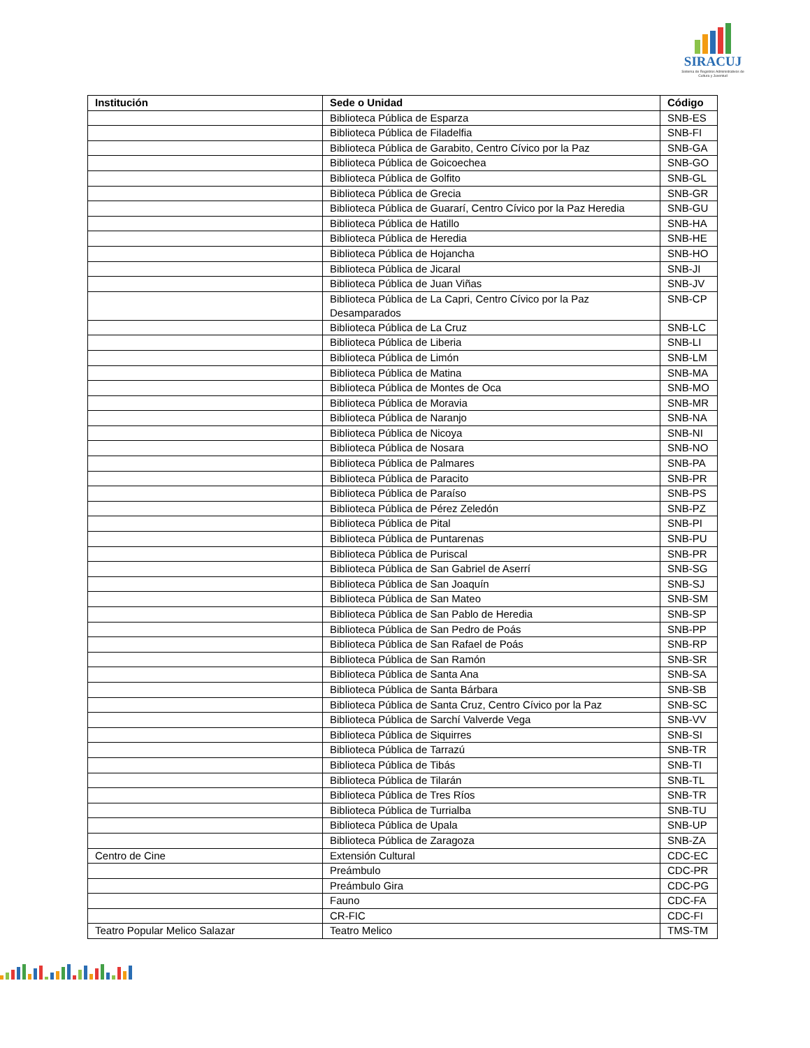SIRACUJ
Sistema de Registros Administrativos de Cultura y Juventud
| Institución | Sede o Unidad | Código |
| --- | --- | --- |
| | Biblioteca Pública de Esparza | SNB-ES |
| | Biblioteca Pública de Filadelfia | SNB-FI |
| | Biblioteca Pública de Garabito, Centro Cívico por la Paz | SNB-GA |
| | Biblioteca Pública de Goicoechea | SNB-GO |
| | Biblioteca Pública de Golfito | SNB-GL |
| | Biblioteca Pública de Grecia | SNB-GR |
| | Biblioteca Pública de Guararí, Centro Cívico por la Paz Heredia | SNB-GU |
| | Biblioteca Pública de Hatillo | SNB-HA |
| | Biblioteca Pública de Heredia | SNB-HE |
| | Biblioteca Pública de Hojancha | SNB-HO |
| | Biblioteca Pública de Jicaral | SNB-JI |
| | Biblioteca Pública de Juan Viñas | SNB-JV |
| | Biblioteca Pública de La Capri, Centro Cívico por la Paz Desamparados | SNB-CP |
| | Biblioteca Pública de La Cruz | SNB-LC |
| | Biblioteca Pública de Liberia | SNB-LI |
| | Biblioteca Pública de Limón | SNB-LM |
| | Biblioteca Pública de Matina | SNB-MA |
| | Biblioteca Pública de Montes de Oca | SNB-MO |
| | Biblioteca Pública de Moravia | SNB-MR |
| | Biblioteca Pública de Naranjo | SNB-NA |
| | Biblioteca Pública de Nicoya | SNB-NI |
| | Biblioteca Pública de Nosara | SNB-NO |
| | Biblioteca Pública de Palmares | SNB-PA |
| | Biblioteca Pública de Paracito | SNB-PR |
| | Biblioteca Pública de Paraíso | SNB-PS |
| | Biblioteca Pública de Pérez Zeledón | SNB-PZ |
| | Biblioteca Pública de Pital | SNB-PI |
| | Biblioteca Pública de Puntarenas | SNB-PU |
| | Biblioteca Pública de Puriscal | SNB-PR |
| | Biblioteca Pública de San Gabriel de Aserrí | SNB-SG |
| | Biblioteca Pública de San Joaquín | SNB-SJ |
| | Biblioteca Pública de San Mateo | SNB-SM |
| | Biblioteca Pública de San Pablo de Heredia | SNB-SP |
| | Biblioteca Pública de San Pedro de Poás | SNB-PP |
| | Biblioteca Pública de San Rafael de Poás | SNB-RP |
| | Biblioteca Pública de San Ramón | SNB-SR |
| | Biblioteca Pública de Santa Ana | SNB-SA |
| | Biblioteca Pública de Santa Bárbara | SNB-SB |
| | Biblioteca Pública de Santa Cruz, Centro Cívico por la Paz | SNB-SC |
| | Biblioteca Pública de Sarchí Valverde Vega | SNB-VV |
| | Biblioteca Pública de Siquirres | SNB-SI |
| | Biblioteca Pública de Tarrazú | SNB-TR |
| | Biblioteca Pública de Tibás | SNB-TI |
| | Biblioteca Pública de Tilarán | SNB-TL |
| | Biblioteca Pública de Tres Ríos | SNB-TR |
| | Biblioteca Pública de Turrialba | SNB-TU |
| | Biblioteca Pública de Upala | SNB-UP |
| | Biblioteca Pública de Zaragoza | SNB-ZA |
| Centro de Cine | Extensión Cultural | CDC-EC |
| | Preámbulo | CDC-PR |
| | Preámbulo Gira | CDC-PG |
| | Fauno | CDC-FA |
| | CR-FIC | CDC-FI |
| Teatro Popular Melico Salazar | Teatro Melico | TMS-TM |